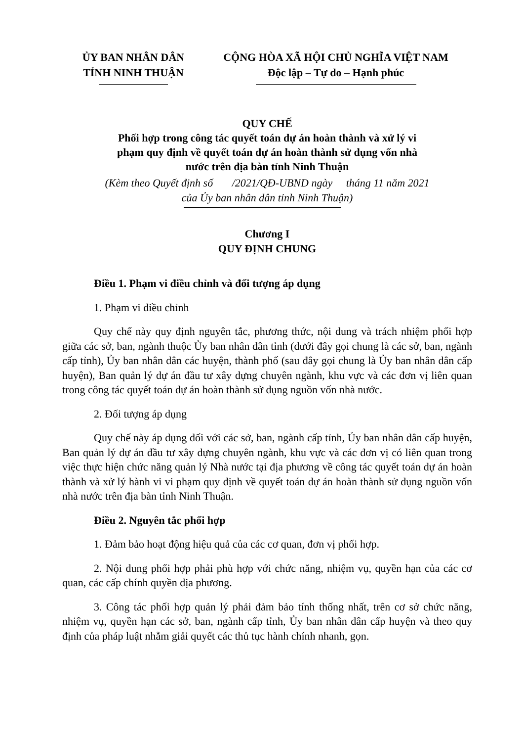ỦY BAN NHÂN DÂN
TỈNH NINH THUẬN
CỘNG HÒA XÃ HỘI CHỦ NGHĨA VIỆT NAM
Độc lập – Tự do – Hạnh phúc
QUY CHẾ
Phối hợp trong công tác quyết toán dự án hoàn thành và xử lý vi
phạm quy định về quyết toán dự án hoàn thành sử dụng vốn nhà
nước trên địa bàn tỉnh Ninh Thuận
(Kèm theo Quyết định số /2021/QĐ-UBND ngày tháng 11 năm 2021
của Ủy ban nhân dân tỉnh Ninh Thuận)
Chương I
QUY ĐỊNH CHUNG
Điều 1. Phạm vi điều chỉnh và đối tượng áp dụng
1. Phạm vi điều chỉnh
Quy chế này quy định nguyên tắc, phương thức, nội dung và trách nhiệm phối hợp giữa các sở, ban, ngành thuộc Ủy ban nhân dân tỉnh (dưới đây gọi chung là các sở, ban, ngành cấp tỉnh), Ủy ban nhân dân các huyện, thành phố (sau đây gọi chung là Ủy ban nhân dân cấp huyện), Ban quản lý dự án đầu tư xây dựng chuyên ngành, khu vực và các đơn vị liên quan trong công tác quyết toán dự án hoàn thành sử dụng nguồn vốn nhà nước.
2. Đối tượng áp dụng
Quy chế này áp dụng đối với các sở, ban, ngành cấp tỉnh, Ủy ban nhân dân cấp huyện, Ban quản lý dự án đầu tư xây dựng chuyên ngành, khu vực và các đơn vị có liên quan trong việc thực hiện chức năng quản lý Nhà nước tại địa phương về công tác quyết toán dự án hoàn thành và xử lý hành vi vi phạm quy định về quyết toán dự án hoàn thành sử dụng nguồn vốn nhà nước trên địa bàn tỉnh Ninh Thuận.
Điều 2. Nguyên tắc phối hợp
1. Đảm bảo hoạt động hiệu quả của các cơ quan, đơn vị phối hợp.
2. Nội dung phối hợp phải phù hợp với chức năng, nhiệm vụ, quyền hạn của các cơ quan, các cấp chính quyền địa phương.
3. Công tác phối hợp quản lý phải đảm bảo tính thống nhất, trên cơ sở chức năng, nhiệm vụ, quyền hạn các sở, ban, ngành cấp tỉnh, Ủy ban nhân dân cấp huyện và theo quy định của pháp luật nhằm giải quyết các thủ tục hành chính nhanh, gọn.